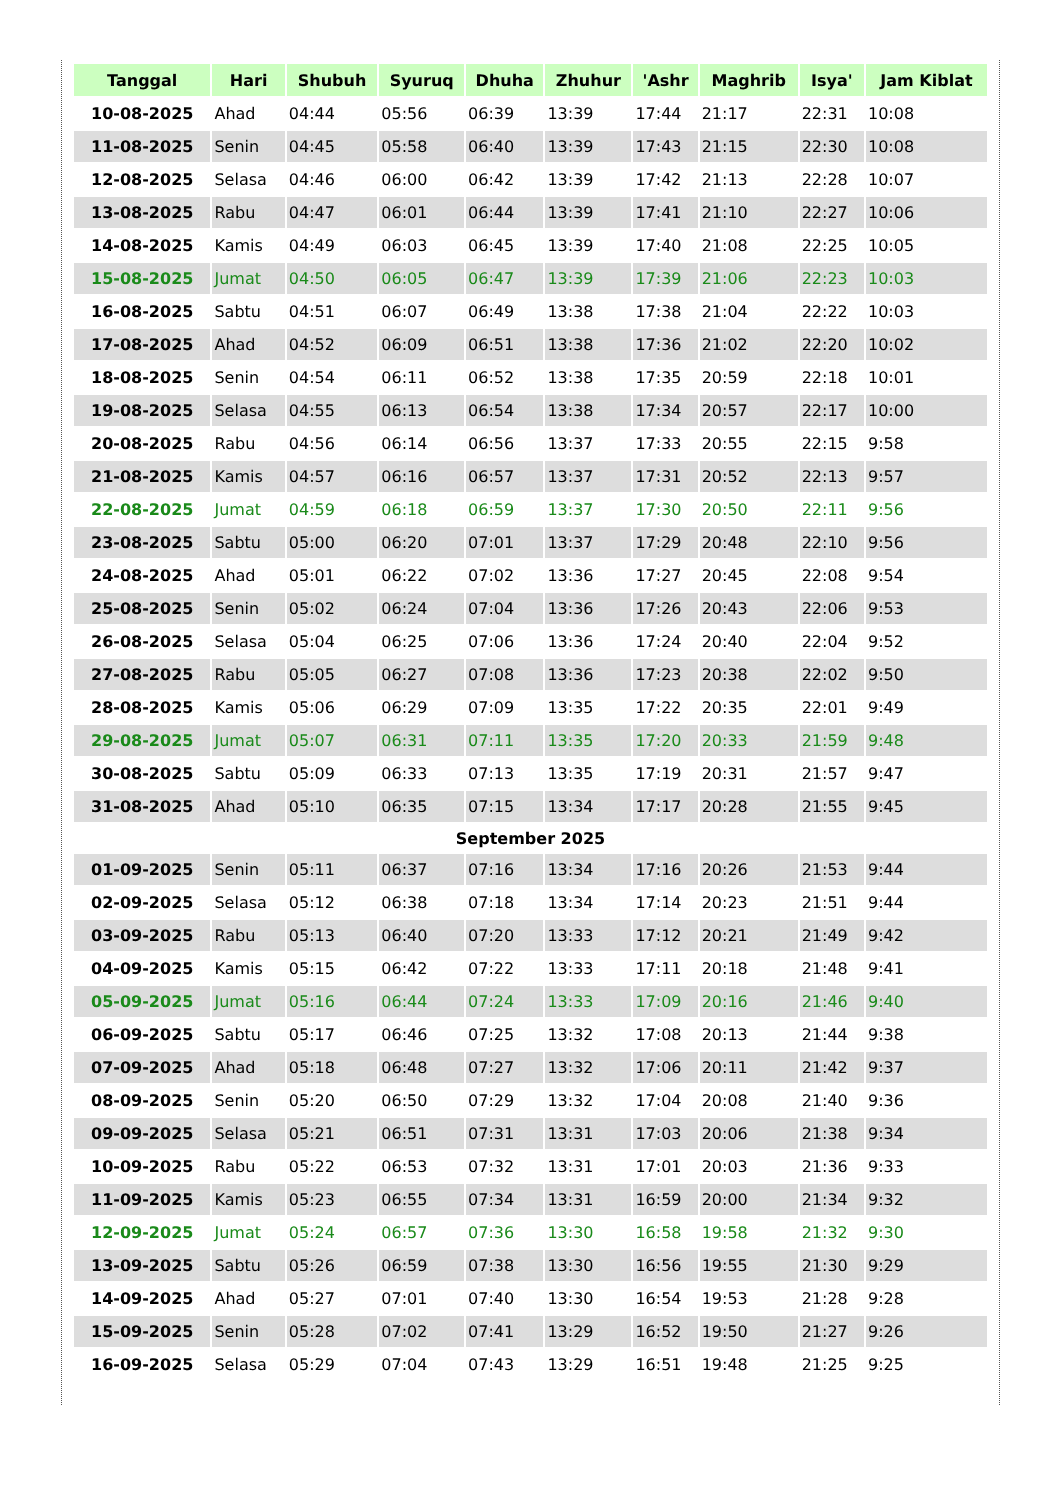| Tanggal | Hari | Shubuh | Syuruq | Dhuha | Zhuhur | 'Ashr | Maghrib | Isya' | Jam Kiblat |
| --- | --- | --- | --- | --- | --- | --- | --- | --- | --- |
| 10-08-2025 | Ahad | 04:44 | 05:56 | 06:39 | 13:39 | 17:44 | 21:17 | 22:31 | 10:08 |
| 11-08-2025 | Senin | 04:45 | 05:58 | 06:40 | 13:39 | 17:43 | 21:15 | 22:30 | 10:08 |
| 12-08-2025 | Selasa | 04:46 | 06:00 | 06:42 | 13:39 | 17:42 | 21:13 | 22:28 | 10:07 |
| 13-08-2025 | Rabu | 04:47 | 06:01 | 06:44 | 13:39 | 17:41 | 21:10 | 22:27 | 10:06 |
| 14-08-2025 | Kamis | 04:49 | 06:03 | 06:45 | 13:39 | 17:40 | 21:08 | 22:25 | 10:05 |
| 15-08-2025 | Jumat | 04:50 | 06:05 | 06:47 | 13:39 | 17:39 | 21:06 | 22:23 | 10:03 |
| 16-08-2025 | Sabtu | 04:51 | 06:07 | 06:49 | 13:38 | 17:38 | 21:04 | 22:22 | 10:03 |
| 17-08-2025 | Ahad | 04:52 | 06:09 | 06:51 | 13:38 | 17:36 | 21:02 | 22:20 | 10:02 |
| 18-08-2025 | Senin | 04:54 | 06:11 | 06:52 | 13:38 | 17:35 | 20:59 | 22:18 | 10:01 |
| 19-08-2025 | Selasa | 04:55 | 06:13 | 06:54 | 13:38 | 17:34 | 20:57 | 22:17 | 10:00 |
| 20-08-2025 | Rabu | 04:56 | 06:14 | 06:56 | 13:37 | 17:33 | 20:55 | 22:15 | 9:58 |
| 21-08-2025 | Kamis | 04:57 | 06:16 | 06:57 | 13:37 | 17:31 | 20:52 | 22:13 | 9:57 |
| 22-08-2025 | Jumat | 04:59 | 06:18 | 06:59 | 13:37 | 17:30 | 20:50 | 22:11 | 9:56 |
| 23-08-2025 | Sabtu | 05:00 | 06:20 | 07:01 | 13:37 | 17:29 | 20:48 | 22:10 | 9:56 |
| 24-08-2025 | Ahad | 05:01 | 06:22 | 07:02 | 13:36 | 17:27 | 20:45 | 22:08 | 9:54 |
| 25-08-2025 | Senin | 05:02 | 06:24 | 07:04 | 13:36 | 17:26 | 20:43 | 22:06 | 9:53 |
| 26-08-2025 | Selasa | 05:04 | 06:25 | 07:06 | 13:36 | 17:24 | 20:40 | 22:04 | 9:52 |
| 27-08-2025 | Rabu | 05:05 | 06:27 | 07:08 | 13:36 | 17:23 | 20:38 | 22:02 | 9:50 |
| 28-08-2025 | Kamis | 05:06 | 06:29 | 07:09 | 13:35 | 17:22 | 20:35 | 22:01 | 9:49 |
| 29-08-2025 | Jumat | 05:07 | 06:31 | 07:11 | 13:35 | 17:20 | 20:33 | 21:59 | 9:48 |
| 30-08-2025 | Sabtu | 05:09 | 06:33 | 07:13 | 13:35 | 17:19 | 20:31 | 21:57 | 9:47 |
| 31-08-2025 | Ahad | 05:10 | 06:35 | 07:15 | 13:34 | 17:17 | 20:28 | 21:55 | 9:45 |
| September 2025 | | | | | | | | | |
| 01-09-2025 | Senin | 05:11 | 06:37 | 07:16 | 13:34 | 17:16 | 20:26 | 21:53 | 9:44 |
| 02-09-2025 | Selasa | 05:12 | 06:38 | 07:18 | 13:34 | 17:14 | 20:23 | 21:51 | 9:44 |
| 03-09-2025 | Rabu | 05:13 | 06:40 | 07:20 | 13:33 | 17:12 | 20:21 | 21:49 | 9:42 |
| 04-09-2025 | Kamis | 05:15 | 06:42 | 07:22 | 13:33 | 17:11 | 20:18 | 21:48 | 9:41 |
| 05-09-2025 | Jumat | 05:16 | 06:44 | 07:24 | 13:33 | 17:09 | 20:16 | 21:46 | 9:40 |
| 06-09-2025 | Sabtu | 05:17 | 06:46 | 07:25 | 13:32 | 17:08 | 20:13 | 21:44 | 9:38 |
| 07-09-2025 | Ahad | 05:18 | 06:48 | 07:27 | 13:32 | 17:06 | 20:11 | 21:42 | 9:37 |
| 08-09-2025 | Senin | 05:20 | 06:50 | 07:29 | 13:32 | 17:04 | 20:08 | 21:40 | 9:36 |
| 09-09-2025 | Selasa | 05:21 | 06:51 | 07:31 | 13:31 | 17:03 | 20:06 | 21:38 | 9:34 |
| 10-09-2025 | Rabu | 05:22 | 06:53 | 07:32 | 13:31 | 17:01 | 20:03 | 21:36 | 9:33 |
| 11-09-2025 | Kamis | 05:23 | 06:55 | 07:34 | 13:31 | 16:59 | 20:00 | 21:34 | 9:32 |
| 12-09-2025 | Jumat | 05:24 | 06:57 | 07:36 | 13:30 | 16:58 | 19:58 | 21:32 | 9:30 |
| 13-09-2025 | Sabtu | 05:26 | 06:59 | 07:38 | 13:30 | 16:56 | 19:55 | 21:30 | 9:29 |
| 14-09-2025 | Ahad | 05:27 | 07:01 | 07:40 | 13:30 | 16:54 | 19:53 | 21:28 | 9:28 |
| 15-09-2025 | Senin | 05:28 | 07:02 | 07:41 | 13:29 | 16:52 | 19:50 | 21:27 | 9:26 |
| 16-09-2025 | Selasa | 05:29 | 07:04 | 07:43 | 13:29 | 16:51 | 19:48 | 21:25 | 9:25 |